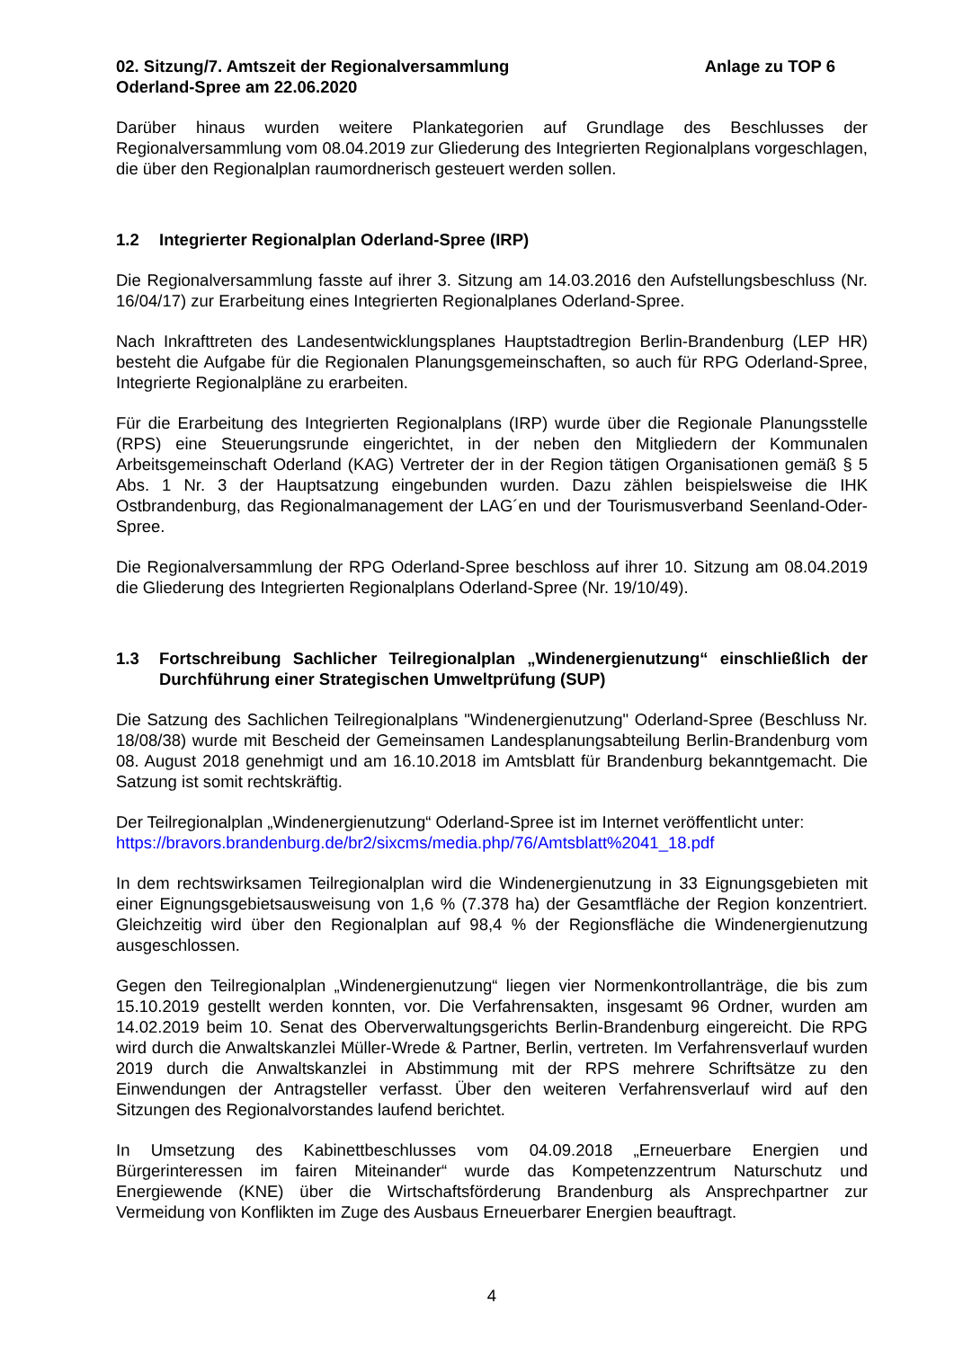02. Sitzung/7. Amtszeit der Regionalversammlung
Oderland-Spree am 22.06.2020
Anlage zu TOP 6
Darüber hinaus wurden weitere Plankategorien auf Grundlage des Beschlusses der Regionalversammlung vom 08.04.2019 zur Gliederung des Integrierten Regionalplans vorgeschlagen, die über den Regionalplan raumordnerisch gesteuert werden sollen.
1.2 Integrierter Regionalplan Oderland-Spree (IRP)
Die Regionalversammlung fasste auf ihrer 3. Sitzung am 14.03.2016 den Aufstellungsbeschluss (Nr. 16/04/17) zur Erarbeitung eines Integrierten Regionalplanes Oderland-Spree.
Nach Inkrafttreten des Landesentwicklungsplanes Hauptstadtregion Berlin-Brandenburg (LEP HR) besteht die Aufgabe für die Regionalen Planungsgemeinschaften, so auch für RPG Oderland-Spree, Integrierte Regionalpläne zu erarbeiten.
Für die Erarbeitung des Integrierten Regionalplans (IRP) wurde über die Regionale Planungsstelle (RPS) eine Steuerungsrunde eingerichtet, in der neben den Mitgliedern der Kommunalen Arbeitsgemeinschaft Oderland (KAG) Vertreter der in der Region tätigen Organisationen gemäß § 5 Abs. 1 Nr. 3 der Hauptsatzung eingebunden wurden. Dazu zählen beispielsweise die IHK Ostbrandenburg, das Regionalmanagement der LAG´en und der Tourismusverband Seenland-Oder-Spree.
Die Regionalversammlung der RPG Oderland-Spree beschloss auf ihrer 10. Sitzung am 08.04.2019 die Gliederung des Integrierten Regionalplans Oderland-Spree (Nr. 19/10/49).
1.3 Fortschreibung Sachlicher Teilregionalplan „Windenergienutzung“ einschließlich der Durchführung einer Strategischen Umweltprüfung (SUP)
Die Satzung des Sachlichen Teilregionalplans "Windenergienutzung" Oderland-Spree (Beschluss Nr. 18/08/38) wurde mit Bescheid der Gemeinsamen Landesplanungsabteilung Berlin-Brandenburg vom 08. August 2018 genehmigt und am 16.10.2018 im Amtsblatt für Brandenburg bekanntgemacht. Die Satzung ist somit rechtskräftig.
Der Teilregionalplan „Windenergienutzung“ Oderland-Spree ist im Internet veröffentlicht unter:
https://bravors.brandenburg.de/br2/sixcms/media.php/76/Amtsblatt%2041_18.pdf
In dem rechtswirksamen Teilregionalplan wird die Windenergienutzung in 33 Eignungsgebieten mit einer Eignungsgebietsausweisung von 1,6 % (7.378 ha) der Gesamtfläche der Region konzentriert. Gleichzeitig wird über den Regionalplan auf 98,4 % der Regionsfläche die Windenergienutzung ausgeschlossen.
Gegen den Teilregionalplan „Windenergienutzung“ liegen vier Normenkontrollanträge, die bis zum 15.10.2019 gestellt werden konnten, vor. Die Verfahrensakten, insgesamt 96 Ordner, wurden am 14.02.2019 beim 10. Senat des Oberverwaltungsgerichts Berlin-Brandenburg eingereicht. Die RPG wird durch die Anwaltskanzlei Müller-Wrede & Partner, Berlin, vertreten. Im Verfahrensverlauf wurden 2019 durch die Anwaltskanzlei in Abstimmung mit der RPS mehrere Schriftsätze zu den Einwendungen der Antragsteller verfasst. Über den weiteren Verfahrensverlauf wird auf den Sitzungen des Regionalvorstandes laufend berichtet.
In Umsetzung des Kabinettbeschlusses vom 04.09.2018 „Erneuerbare Energien und Bürgerinteressen im fairen Miteinander“ wurde das Kompetenzzentrum Naturschutz und Energiewende (KNE) über die Wirtschaftsförderung Brandenburg als Ansprechpartner zur Vermeidung von Konflikten im Zuge des Ausbaus Erneuerbarer Energien beauftragt.
4